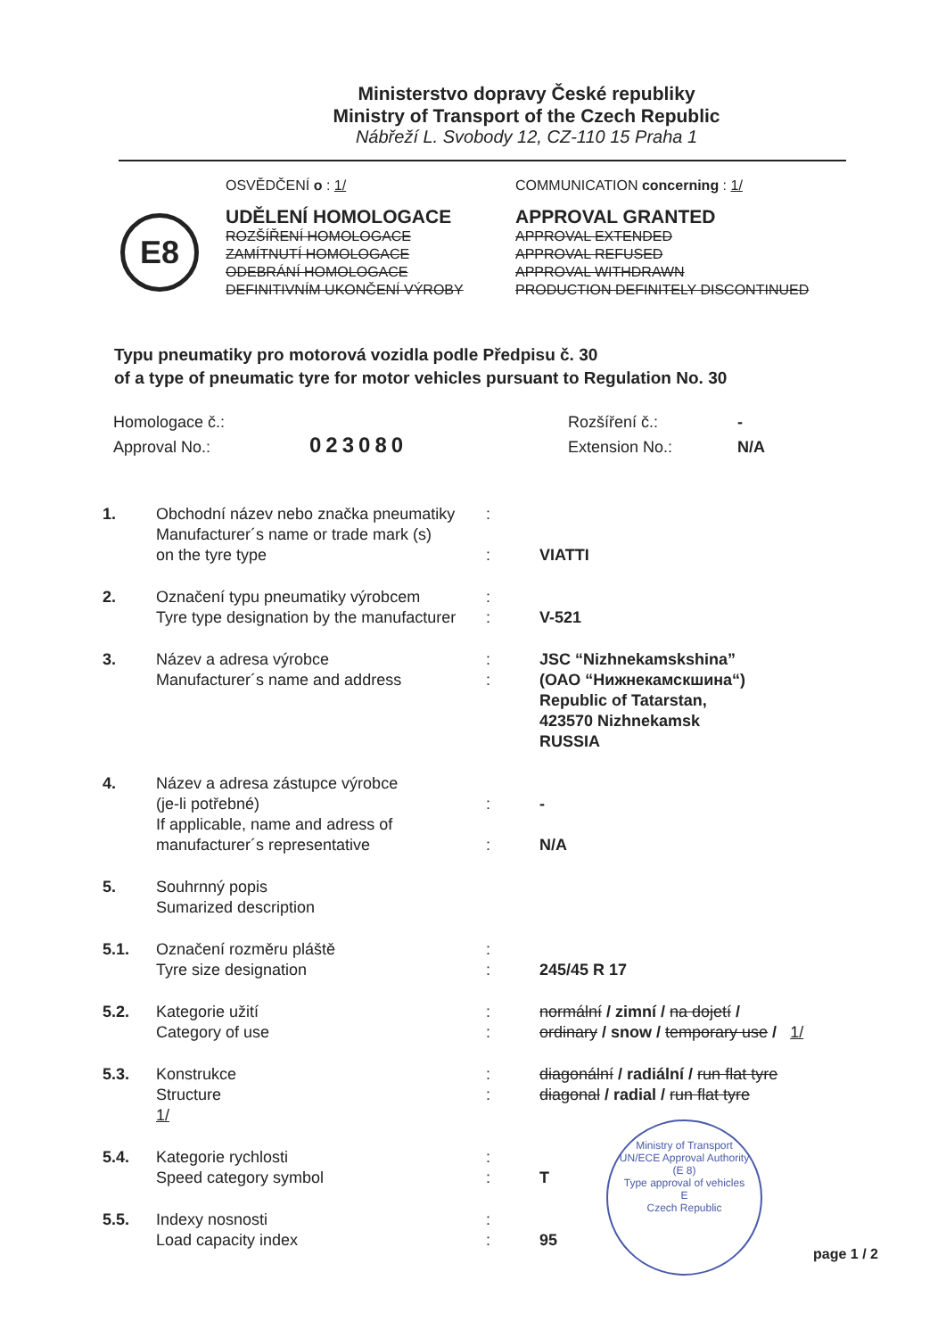Ministerstvo dopravy České republiky
Ministry of Transport of the Czech Republic
Nábřeží L. Svobody 12, CZ-110 15 Praha 1
E8
OSVĚDČENÍ o : 1/
UDĚLENÍ HOMOLOGACE
ROZŠÍŘENÍ HOMOLOGACE
ZAMÍTNUTÍ HOMOLOGACE
ODEBRÁNÍ HOMOLOGACE
DEFINITIVNÍM UKONČENÍ VÝROBY
COMMUNICATION concerning : 1/
APPROVAL GRANTED
APPROVAL EXTENDED
APPROVAL REFUSED
APPROVAL WITHDRAWN
PRODUCTION DEFINITELY DISCONTINUED
Typu pneumatiky pro motorová vozidla podle Předpisu č. 30
of a type of pneumatic tyre for motor vehicles pursuant to Regulation No. 30
Homologace č.:
Approval No.:
023080
Rozšíření č.:
Extension No.:
-
N/A
| 1. | Obchodní název nebo značka pneumatiky Manufacturer´s name or trade mark (s) on the tyre type | : : | VIATTI |
| 2. | Označení typu pneumatiky výrobcem Tyre type designation by the manufacturer | : : | V-521 |
| 3. | Název a adresa výrobce Manufacturer´s name and address | : : | JSC “Nizhnekamskshina” (ОАО “Нижнекамскшина“) Republic of Tatarstan, 423570 Nizhnekamsk RUSSIA |
| 4. | Název a adresa zástupce výrobce (je-li potřebné) If applicable, name and adress of manufacturer´s representative | : : | - N/A |
| 5. | Souhrnný popis Sumarized description | | |
| 5.1. | Označení rozměru pláště Tyre size designation | : : | 245/45 R 17 |
| 5.2. | Kategorie užití Category of use | : : | normální / zimní / na dojetí / ordinary / snow / temporary use / 1/ |
| 5.3. | Konstrukce Structure 1/ | : : | diagonální / radiální / run flat tyre diagonal / radial / run flat tyre |
| 5.4. | Kategorie rychlosti Speed category symbol | : : | T |
| 5.5. | Indexy nosnosti Load capacity index | : : | 95 |
Ministry of Transport
UN/ECE Approval Authority
(E 8)
Type approval of vehicles
E
Czech Republic
page 1 / 2